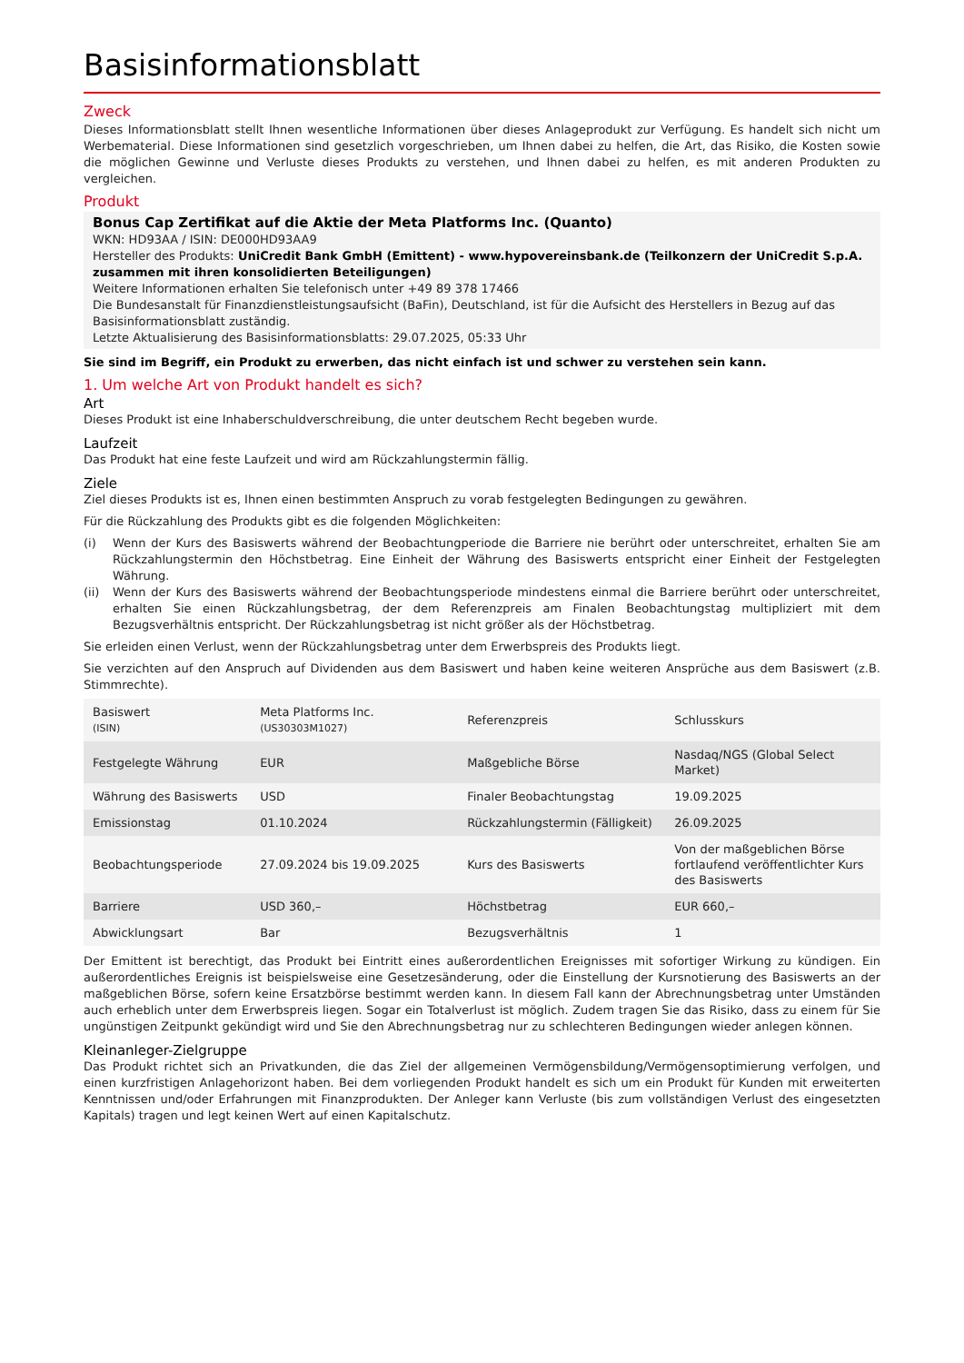Basisinformationsblatt
Zweck
Dieses Informationsblatt stellt Ihnen wesentliche Informationen über dieses Anlageprodukt zur Verfügung. Es handelt sich nicht um Werbematerial. Diese Informationen sind gesetzlich vorgeschrieben, um Ihnen dabei zu helfen, die Art, das Risiko, die Kosten sowie die möglichen Gewinne und Verluste dieses Produkts zu verstehen, und Ihnen dabei zu helfen, es mit anderen Produkten zu vergleichen.
Produkt
Bonus Cap Zertifikat auf die Aktie der Meta Platforms Inc. (Quanto)
WKN: HD93AA / ISIN: DE000HD93AA9
Hersteller des Produkts: UniCredit Bank GmbH (Emittent) - www.hypovereinsbank.de (Teilkonzern der UniCredit S.p.A. zusammen mit ihren konsolidierten Beteiligungen)
Weitere Informationen erhalten Sie telefonisch unter +49 89 378 17466
Die Bundesanstalt für Finanzdienstleistungsaufsicht (BaFin), Deutschland, ist für die Aufsicht des Herstellers in Bezug auf das Basisinformationsblatt zuständig.
Letzte Aktualisierung des Basisinformationsblatts: 29.07.2025, 05:33 Uhr
Sie sind im Begriff, ein Produkt zu erwerben, das nicht einfach ist und schwer zu verstehen sein kann.
1. Um welche Art von Produkt handelt es sich?
Art
Dieses Produkt ist eine Inhaberschuldverschreibung, die unter deutschem Recht begeben wurde.
Laufzeit
Das Produkt hat eine feste Laufzeit und wird am Rückzahlungstermin fällig.
Ziele
Ziel dieses Produkts ist es, Ihnen einen bestimmten Anspruch zu vorab festgelegten Bedingungen zu gewähren.
Für die Rückzahlung des Produkts gibt es die folgenden Möglichkeiten:
(i) Wenn der Kurs des Basiswerts während der Beobachtungperiode die Barriere nie berührt oder unterschreitet, erhalten Sie am Rückzahlungstermin den Höchstbetrag. Eine Einheit der Währung des Basiswerts entspricht einer Einheit der Festgelegten Währung.
(ii) Wenn der Kurs des Basiswerts während der Beobachtungsperiode mindestens einmal die Barriere berührt oder unterschreitet, erhalten Sie einen Rückzahlungsbetrag, der dem Referenzpreis am Finalen Beobachtungstag multipliziert mit dem Bezugsverhältnis entspricht. Der Rückzahlungsbetrag ist nicht größer als der Höchstbetrag.
Sie erleiden einen Verlust, wenn der Rückzahlungsbetrag unter dem Erwerbspreis des Produkts liegt.
Sie verzichten auf den Anspruch auf Dividenden aus dem Basiswert und haben keine weiteren Ansprüche aus dem Basiswert (z.B. Stimmrechte).
| Basiswert (ISIN) | Meta Platforms Inc. (US30303M1027) | Referenzpreis | Schlusskurs |
| Festgelegte Währung | EUR | Maßgebliche Börse | Nasdaq/NGS (Global Select Market) |
| Währung des Basiswerts | USD | Finaler Beobachtungstag | 19.09.2025 |
| Emissionstag | 01.10.2024 | Rückzahlungstermin (Fälligkeit) | 26.09.2025 |
| Beobachtungsperiode | 27.09.2024 bis 19.09.2025 | Kurs des Basiswerts | Von der maßgeblichen Börse fortlaufend veröffentlichter Kurs des Basiswerts |
| Barriere | USD 360,– | Höchstbetrag | EUR 660,– |
| Abwicklungsart | Bar | Bezugsverhältnis | 1 |
Der Emittent ist berechtigt, das Produkt bei Eintritt eines außerordentlichen Ereignisses mit sofortiger Wirkung zu kündigen. Ein außerordentliches Ereignis ist beispielsweise eine Gesetzesänderung, oder die Einstellung der Kursnotierung des Basiswerts an der maßgeblichen Börse, sofern keine Ersatzbörse bestimmt werden kann. In diesem Fall kann der Abrechnungsbetrag unter Umständen auch erheblich unter dem Erwerbspreis liegen. Sogar ein Totalverlust ist möglich. Zudem tragen Sie das Risiko, dass zu einem für Sie ungünstigen Zeitpunkt gekündigt wird und Sie den Abrechnungsbetrag nur zu schlechteren Bedingungen wieder anlegen können.
Kleinanleger-Zielgruppe
Das Produkt richtet sich an Privatkunden, die das Ziel der allgemeinen Vermögensbildung/Vermögensoptimierung verfolgen, und einen kurzfristigen Anlagehorizont haben. Bei dem vorliegenden Produkt handelt es sich um ein Produkt für Kunden mit erweiterten Kenntnissen und/oder Erfahrungen mit Finanzprodukten. Der Anleger kann Verluste (bis zum vollständigen Verlust des eingesetzten Kapitals) tragen und legt keinen Wert auf einen Kapitalschutz.